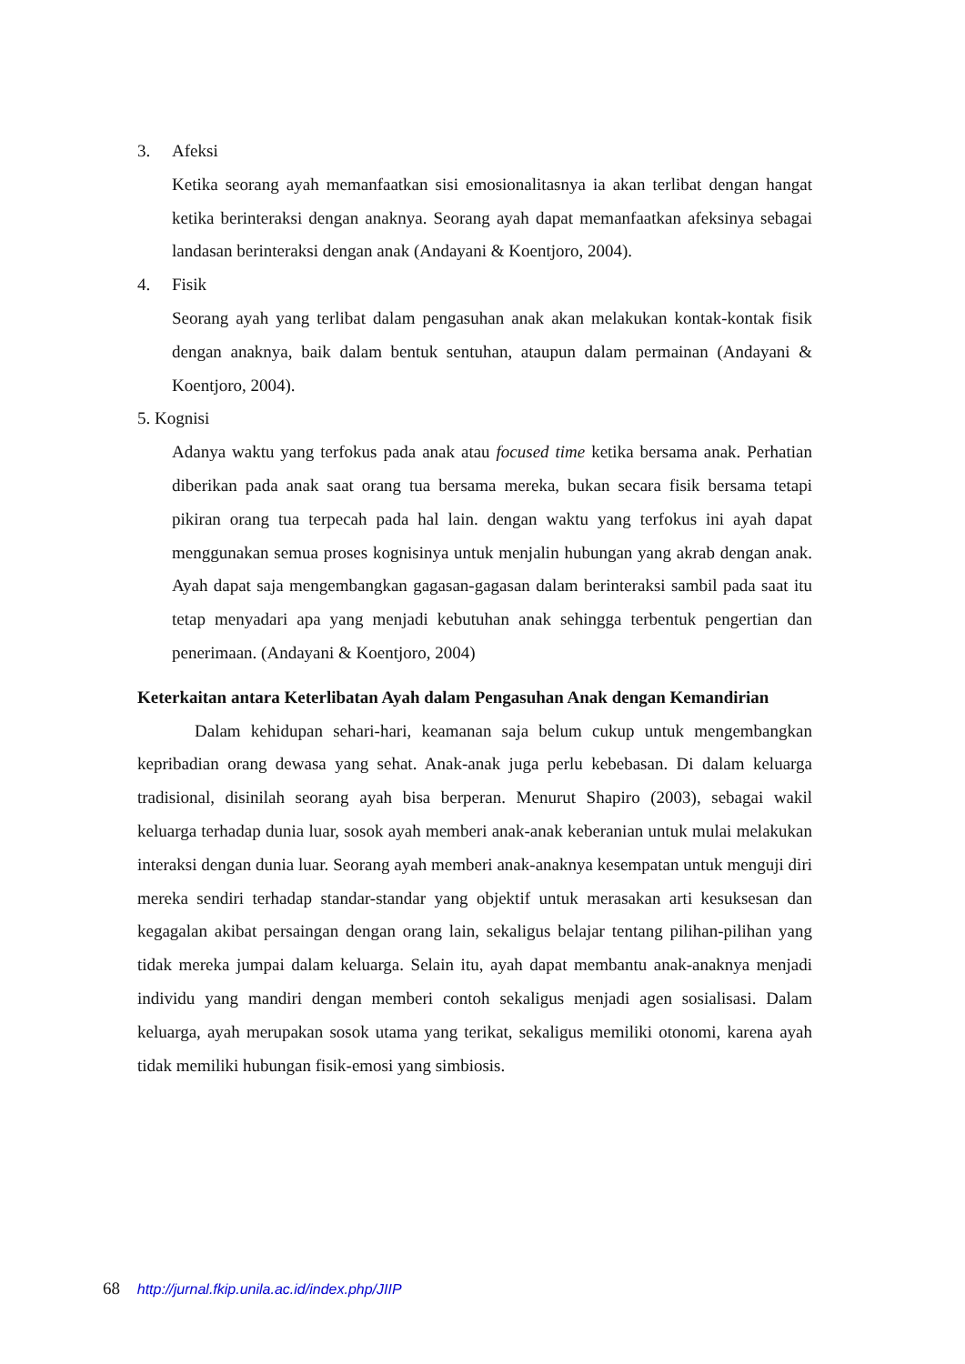3. Afeksi
Ketika seorang ayah memanfaatkan sisi emosionalitasnya ia akan terlibat dengan hangat ketika berinteraksi dengan anaknya. Seorang ayah dapat memanfaatkan afeksinya sebagai landasan berinteraksi dengan anak (Andayani & Koentjoro, 2004).
4. Fisik
Seorang ayah yang terlibat dalam pengasuhan anak akan melakukan kontak-kontak fisik dengan anaknya, baik dalam bentuk sentuhan, ataupun dalam permainan (Andayani & Koentjoro, 2004).
5. Kognisi
Adanya waktu yang terfokus pada anak atau focused time ketika bersama anak. Perhatian diberikan pada anak saat orang tua bersama mereka, bukan secara fisik bersama tetapi pikiran orang tua terpecah pada hal lain. dengan waktu yang terfokus ini ayah dapat menggunakan semua proses kognisinya untuk menjalin hubungan yang akrab dengan anak. Ayah dapat saja mengembangkan gagasan-gagasan dalam berinteraksi sambil pada saat itu tetap menyadari apa yang menjadi kebutuhan anak sehingga terbentuk pengertian dan penerimaan. (Andayani & Koentjoro, 2004)
Keterkaitan antara Keterlibatan Ayah dalam Pengasuhan Anak dengan Kemandirian
Dalam kehidupan sehari-hari, keamanan saja belum cukup untuk mengembangkan kepribadian orang dewasa yang sehat. Anak-anak juga perlu kebebasan. Di dalam keluarga tradisional, disinilah seorang ayah bisa berperan. Menurut Shapiro (2003), sebagai wakil keluarga terhadap dunia luar, sosok ayah memberi anak-anak keberanian untuk mulai melakukan interaksi dengan dunia luar. Seorang ayah memberi anak-anaknya kesempatan untuk menguji diri mereka sendiri terhadap standar-standar yang objektif untuk merasakan arti kesuksesan dan kegagalan akibat persaingan dengan orang lain, sekaligus belajar tentang pilihan-pilihan yang tidak mereka jumpai dalam keluarga. Selain itu, ayah dapat membantu anak-anaknya menjadi individu yang mandiri dengan memberi contoh sekaligus menjadi agen sosialisasi. Dalam keluarga, ayah merupakan sosok utama yang terikat, sekaligus memiliki otonomi, karena ayah tidak memiliki hubungan fisik-emosi yang simbiosis.
68 http://jurnal.fkip.unila.ac.id/index.php/JIIP